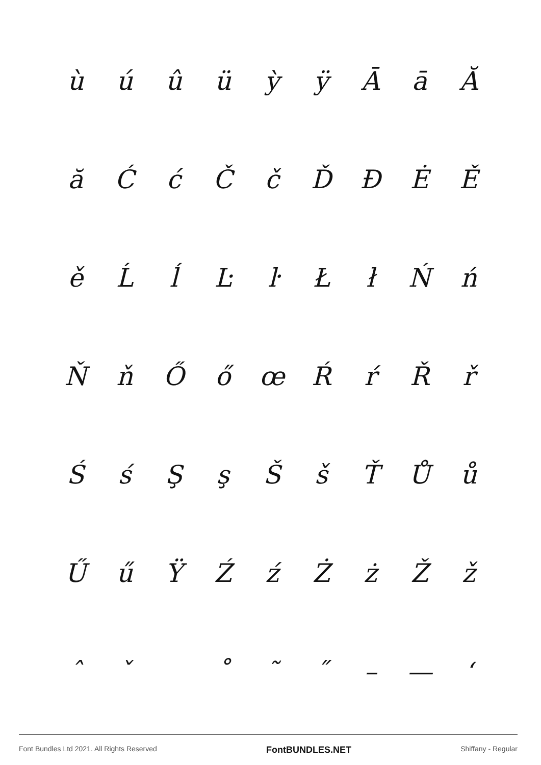ùúûüỳÿĀāĂ
ăĆćČčĎĐĖĚ
ěĹĺĿŀŁłŃń
ŇňŐőœŔŕŘř
ŚśŞşŠšŤŮů
ŰűŸŹźŻżŽž
ˆˇ ˚ ˜ ˝ – — ‘
Font Bundles Ltd 2021. All Rights Reserved FontBUNDLES.NET Shiffany - Regular